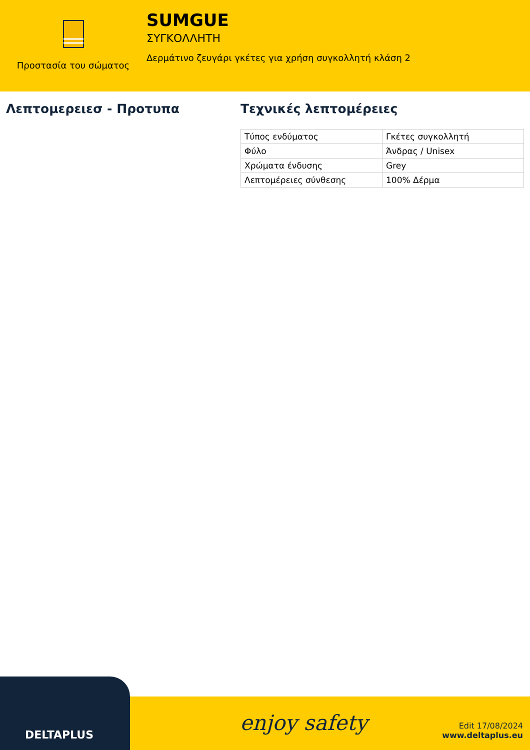Προστασία του σώματος
SUMGUE
ΣΥΓΚΟΛΛΗΤΗ
Δερμάτινο ζευγάρι γκέτες για χρήση συγκολλητή κλάση 2
Λεπτομερειεσ - Προτυπα Τεχνικές λεπτομέρειες
| Τύπος ενδύματος | Γκέτες συγκολλητή |
| Φύλο | Άνδρας / Unisex |
| Χρώματα ένδυσης | Grey |
| Λεπτομέρειες σύνθεσης | 100% Δέρμα |
DELTAPLUS
enjoy safety
Edit 17/08/2024
www.deltaplus.eu